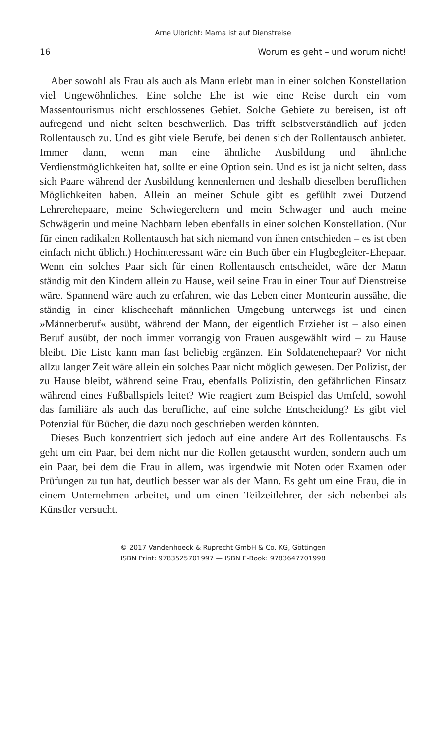Arne Ulbricht: Mama ist auf Dienstreise
16 Worum es geht – und worum nicht!
Aber sowohl als Frau als auch als Mann erlebt man in einer solchen Konstellation viel Ungewöhnliches. Eine solche Ehe ist wie eine Reise durch ein vom Massentourismus nicht erschlossenes Gebiet. Solche Gebiete zu bereisen, ist oft aufregend und nicht selten beschwerlich. Das trifft selbstverständlich auf jeden Rollentausch zu. Und es gibt viele Berufe, bei denen sich der Rollentausch anbietet. Immer dann, wenn man eine ähnliche Ausbildung und ähnliche Verdienstmöglichkeiten hat, sollte er eine Option sein. Und es ist ja nicht selten, dass sich Paare während der Ausbildung kennenlernen und deshalb dieselben beruflichen Möglichkeiten haben. Allein an meiner Schule gibt es gefühlt zwei Dutzend Lehrerehepaare, meine Schwiegereltern und mein Schwager und auch meine Schwägerin und meine Nachbarn leben ebenfalls in einer solchen Konstellation. (Nur für einen radikalen Rollentausch hat sich niemand von ihnen entschieden – es ist eben einfach nicht üblich.) Hochinteressant wäre ein Buch über ein Flugbegleiter-Ehepaar. Wenn ein solches Paar sich für einen Rollentausch entscheidet, wäre der Mann ständig mit den Kindern allein zu Hause, weil seine Frau in einer Tour auf Dienstreise wäre. Spannend wäre auch zu erfahren, wie das Leben einer Monteurin aussähe, die ständig in einer klischeehaft männlichen Umgebung unterwegs ist und einen »Männerberuf« ausübt, während der Mann, der eigentlich Erzieher ist – also einen Beruf ausübt, der noch immer vorrangig von Frauen ausgewählt wird – zu Hause bleibt. Die Liste kann man fast beliebig ergänzen. Ein Soldatenehepaar? Vor nicht allzu langer Zeit wäre allein ein solches Paar nicht möglich gewesen. Der Polizist, der zu Hause bleibt, während seine Frau, ebenfalls Polizistin, den gefährlichen Einsatz während eines Fußballspiels leitet? Wie reagiert zum Beispiel das Umfeld, sowohl das familiäre als auch das berufliche, auf eine solche Entscheidung? Es gibt viel Potenzial für Bücher, die dazu noch geschrieben werden könnten.
Dieses Buch konzentriert sich jedoch auf eine andere Art des Rollentauschs. Es geht um ein Paar, bei dem nicht nur die Rollen getauscht wurden, sondern auch um ein Paar, bei dem die Frau in allem, was irgendwie mit Noten oder Examen oder Prüfungen zu tun hat, deutlich besser war als der Mann. Es geht um eine Frau, die in einem Unternehmen arbeitet, und um einen Teilzeitlehrer, der sich nebenbei als Künstler versucht.
© 2017 Vandenhoeck & Ruprecht GmbH & Co. KG, Göttingen
ISBN Print: 9783525701997 — ISBN E-Book: 9783647701998